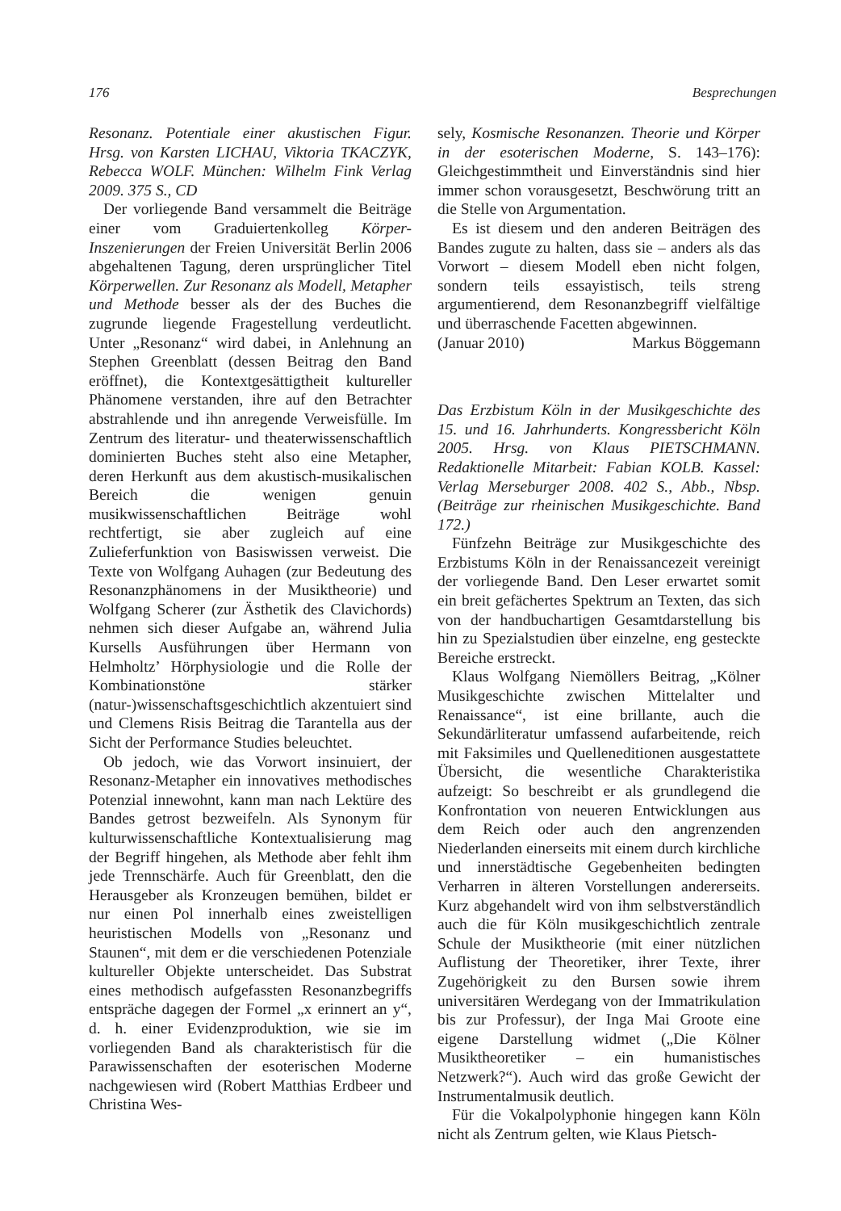176 Besprechungen
Resonanz. Potentiale einer akustischen Figur. Hrsg. von Karsten LICHAU, Viktoria TKACZYK, Rebecca WOLF. München: Wilhelm Fink Verlag 2009. 375 S., CD
Der vorliegende Band versammelt die Beiträge einer vom Graduiertenkolleg Körper-Inszenierungen der Freien Universität Berlin 2006 abgehaltenen Tagung, deren ursprünglicher Titel Körperwellen. Zur Resonanz als Modell, Metapher und Methode besser als der des Buches die zugrunde liegende Fragestellung verdeutlicht. Unter „Resonanz“ wird dabei, in Anlehnung an Stephen Greenblatt (dessen Beitrag den Band eröffnet), die Kontextgesättigtheit kultureller Phänomene verstanden, ihre auf den Betrachter abstrahlende und ihn anregende Verweisfülle. Im Zentrum des literatur- und theaterwissenschaftlich dominierten Buches steht also eine Metapher, deren Herkunft aus dem akustisch-musikalischen Bereich die wenigen genuin musikwissenschaftlichen Beiträge wohl rechtfertigt, sie aber zugleich auf eine Zulieferfunktion von Basiswissen verweist. Die Texte von Wolfgang Auhagen (zur Bedeutung des Resonanzphänomens in der Musiktheorie) und Wolfgang Scherer (zur Ästhetik des Clavichords) nehmen sich dieser Aufgabe an, während Julia Kursells Ausführungen über Hermann von Helmholtz’ Hörphysiologie und die Rolle der Kombinationstöne stärker (natur-)wissenschaftsgeschichtlich akzentuiert sind und Clemens Risis Beitrag die Tarantella aus der Sicht der Performance Studies beleuchtet.
Ob jedoch, wie das Vorwort insinuiert, der Resonanz-Metapher ein innovatives methodisches Potenzial innewohnt, kann man nach Lektüre des Bandes getrost bezweifeln. Als Synonym für kulturwissenschaftliche Kontextualisierung mag der Begriff hingehen, als Methode aber fehlt ihm jede Trennschärfe. Auch für Greenblatt, den die Herausgeber als Kronzeugen bemühen, bildet er nur einen Pol innerhalb eines zweistelligen heuristischen Modells von „Resonanz und Staunen“, mit dem er die verschiedenen Potenziale kultureller Objekte unterscheidet. Das Substrat eines methodisch aufgefassten Resonanzbegriffs entspräche dagegen der Formel „x erinnert an y“, d. h. einer Evidenzproduktion, wie sie im vorliegenden Band als charakteristisch für die Parawissenschaften der esoterischen Moderne nachgewiesen wird (Robert Matthias Erdbeer und Christina Wes-
sely, Kosmische Resonanzen. Theorie und Körper in der esoterischen Moderne, S. 143–176): Gleichgestimmtheit und Einverständnis sind hier immer schon vorausgesetzt, Beschwörung tritt an die Stelle von Argumentation.
Es ist diesem und den anderen Beiträgen des Bandes zugute zu halten, dass sie – anders als das Vorwort – diesem Modell eben nicht folgen, sondern teils essayistisch, teils streng argumentierend, dem Resonanzbegriff vielfältige und überraschende Facetten abgewinnen.
(Januar 2010) Markus Böggemann
Das Erzbistum Köln in der Musikgeschichte des 15. und 16. Jahrhunderts. Kongressbericht Köln 2005. Hrsg. von Klaus PIETSCHMANN. Redaktionelle Mitarbeit: Fabian KOLB. Kassel: Verlag Merseburger 2008. 402 S., Abb., Nbsp. (Beiträge zur rheinischen Musikgeschichte. Band 172.)
Fünfzehn Beiträge zur Musikgeschichte des Erzbistums Köln in der Renaissancezeit vereinigt der vorliegende Band. Den Leser erwartet somit ein breit gefächertes Spektrum an Texten, das sich von der handbuchartigen Gesamtdarstellung bis hin zu Spezialstudien über einzelne, eng gesteckte Bereiche erstreckt.
Klaus Wolfgang Niemöllers Beitrag, „Kölner Musikgeschichte zwischen Mittelalter und Renaissance“, ist eine brillante, auch die Sekundärliteratur umfassend aufarbeitende, reich mit Faksimiles und Quelleneditionen ausgestattete Übersicht, die wesentliche Charakteristika aufzeigt: So beschreibt er als grundlegend die Konfrontation von neueren Entwicklungen aus dem Reich oder auch den angrenzenden Niederlanden einerseits mit einem durch kirchliche und innerstädtische Gegebenheiten bedingten Verharren in älteren Vorstellungen andererseits. Kurz abgehandelt wird von ihm selbstverständlich auch die für Köln musikgeschichtlich zentrale Schule der Musiktheorie (mit einer nützlichen Auflistung der Theoretiker, ihrer Texte, ihrer Zugehörigkeit zu den Bursen sowie ihrem universitären Werdegang von der Immatrikulation bis zur Professur), der Inga Mai Groote eine eigene Darstellung widmet („Die Kölner Musiktheoretiker – ein humanistisches Netzwerk?“). Auch wird das große Gewicht der Instrumentalmusik deutlich.
Für die Vokalpolyphonie hingegen kann Köln nicht als Zentrum gelten, wie Klaus Pietsch-